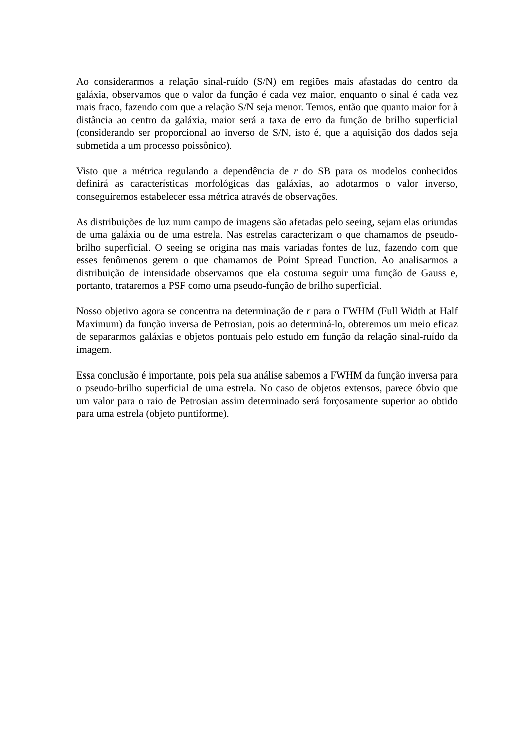Ao considerarmos a relação sinal-ruído (S/N) em regiões mais afastadas do centro da galáxia, observamos que o valor da função é cada vez maior, enquanto o sinal é cada vez mais fraco, fazendo com que a relação S/N seja menor. Temos, então que quanto maior for à distância ao centro da galáxia, maior será a taxa de erro da função de brilho superficial (considerando ser proporcional ao inverso de S/N, isto é, que a aquisição dos dados seja submetida a um processo poissônico).
Visto que a métrica regulando a dependência de r do SB para os modelos conhecidos definirá as características morfológicas das galáxias, ao adotarmos o valor inverso, conseguiremos estabelecer essa métrica através de observações.
As distribuições de luz num campo de imagens são afetadas pelo seeing, sejam elas oriundas de uma galáxia ou de uma estrela. Nas estrelas caracterizam o que chamamos de pseudo-brilho superficial. O seeing se origina nas mais variadas fontes de luz, fazendo com que esses fenômenos gerem o que chamamos de Point Spread Function. Ao analisarmos a distribuição de intensidade observamos que ela costuma seguir uma função de Gauss e, portanto, trataremos a PSF como uma pseudo-função de brilho superficial.
Nosso objetivo agora se concentra na determinação de r para o FWHM (Full Width at Half Maximum) da função inversa de Petrosian, pois ao determiná-lo, obteremos um meio eficaz de separarmos galáxias e objetos pontuais pelo estudo em função da relação sinal-ruído da imagem.
Essa conclusão é importante, pois pela sua análise sabemos a FWHM da função inversa para o pseudo-brilho superficial de uma estrela. No caso de objetos extensos, parece óbvio que um valor para o raio de Petrosian assim determinado será forçosamente superior ao obtido para uma estrela (objeto puntiforme).